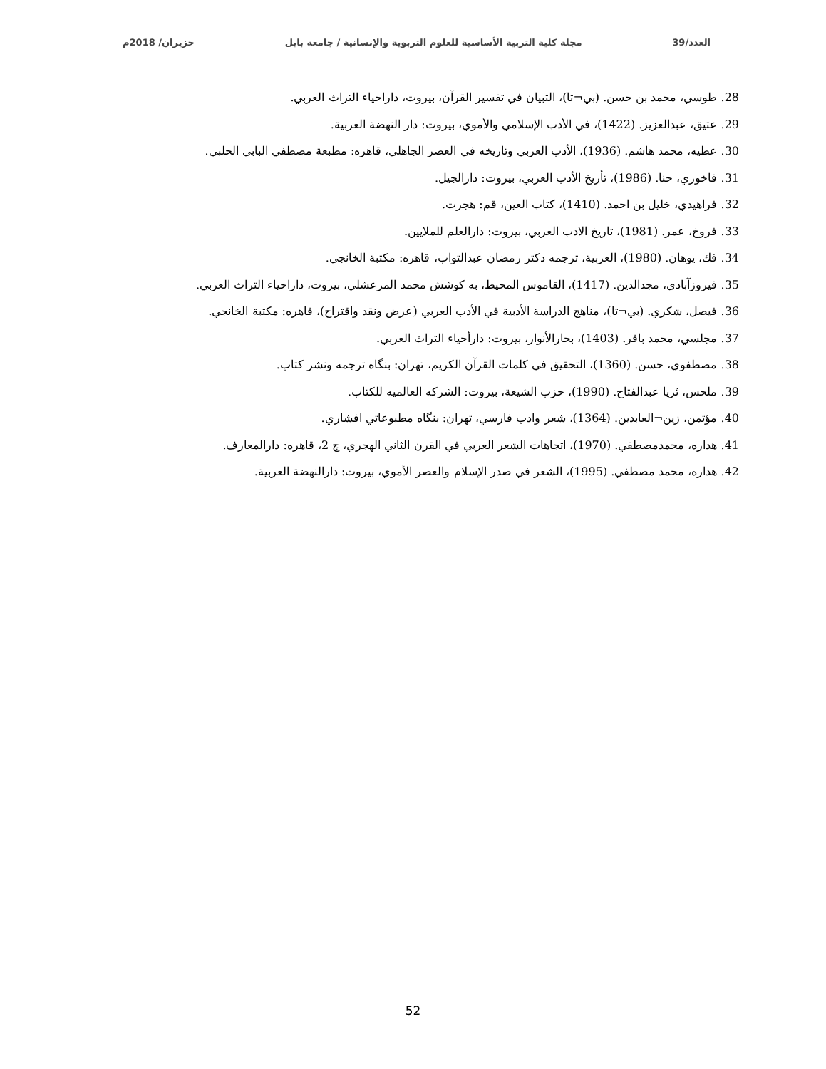العدد/39 مجلة كلية التربية الأساسية للعلوم التربوية والإنسانية / جامعة بابل حزيران/ 2018م
28. طوسي، محمد بن حسن. (بي¬تا)، التبيان في تفسير القرآن، بيروت، داراحياء التراث العربي.
29. عتيق، عبدالعزيز. (1422)، في الأدب الإسلامي والأموي، بيروت: دار النهضة العربية.
30. عطيه، محمد هاشم. (1936)، الأدب العربي وتاريخه في العصر الجاهلي، قاهره: مطبعة مصطفي البابي الحلبي.
31. فاخوري، حنا. (1986)، تأريخ الأدب العربي، بيروت: دارالجيل.
32. فراهيدي، خليل بن احمد. (1410)، كتاب العين، قم: هجرت.
33. فروخ، عمر. (1981)، تاريخ الادب العربي، بيروت: دارالعلم للملايين.
34. فك، يوهان. (1980)، العربية، ترجمه دكتر رمضان عبدالتواب، قاهره: مكتبة الخانجي.
35. فيروزآبادي، مجدالدين. (1417)، القاموس المحيط، به كوشش محمد المرعشلي، بيروت، داراحياء التراث العربي.
36. فيصل، شكري. (بي¬تا)، مناهج الدراسة الأدبية في الأدب العربي (عرض ونقد واقتراح)، قاهره: مكتبة الخانجي.
37. مجلسي، محمد باقر. (1403)، بحارالأنوار، بيروت: دارأحياء التراث العربي.
38. مصطفوي، حسن. (1360)، التحقيق في كلمات القرآن الكريم، تهران: بنگاه ترجمه ونشر كتاب.
39. ملحس، ثريا عبدالفتاح. (1990)، حزب الشيعة، بيروت: الشركه العالميه للكتاب.
40. مؤتمن، زين¬العابدين. (1364)، شعر وادب فارسي، تهران: بنگاه مطبوعاتي افشاري.
41. هداره، محمدمصطفي. (1970)، اتجاهات الشعر العربي في القرن الثاني الهجري، چ 2، قاهره: دارالمعارف.
42. هداره، محمد مصطفي. (1995)، الشعر في صدر الإسلام والعصر الأموي، بيروت: دارالنهضة العربية.
52